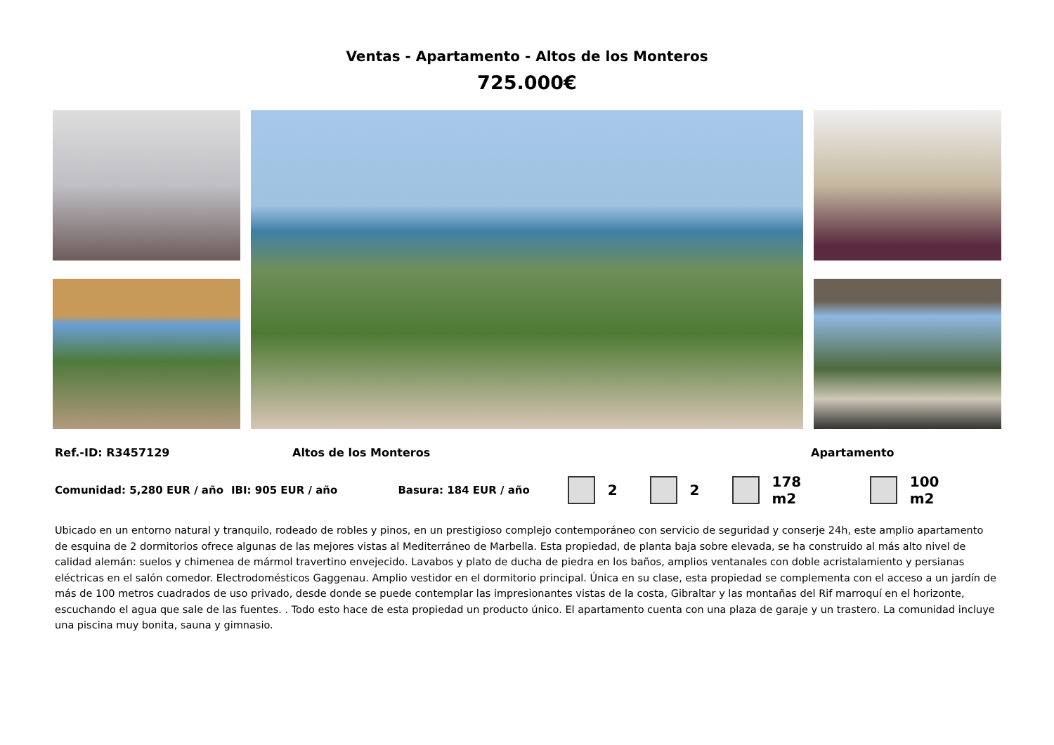Ventas - Apartamento - Altos de los Monteros
725.000€
Ref.-ID: R3457129 Altos de los Monteros Apartamento
Comunidad: 5,280 EUR / año IBI: 905 EUR / año Basura: 184 EUR / año 2 2 178 m2 100 m2
Ubicado en un entorno natural y tranquilo, rodeado de robles y pinos, en un prestigioso complejo contemporáneo con servicio de seguridad y conserje 24h, este amplio apartamento de esquina de 2 dormitorios ofrece algunas de las mejores vistas al Mediterráneo de Marbella. Esta propiedad, de planta baja sobre elevada, se ha construido al más alto nivel de calidad alemán: suelos y chimenea de mármol travertino envejecido. Lavabos y plato de ducha de piedra en los baños, amplios ventanales con doble acristalamiento y persianas eléctricas en el salón comedor. Electrodomésticos Gaggenau. Amplio vestidor en el dormitorio principal. Única en su clase, esta propiedad se complementa con el acceso a un jardín de más de 100 metros cuadrados de uso privado, desde donde se puede contemplar las impresionantes vistas de la costa, Gibraltar y las montañas del Rif marroquí en el horizonte, escuchando el agua que sale de las fuentes. . Todo esto hace de esta propiedad un producto único. El apartamento cuenta con una plaza de garaje y un trastero. La comunidad incluye una piscina muy bonita, sauna y gimnasio.